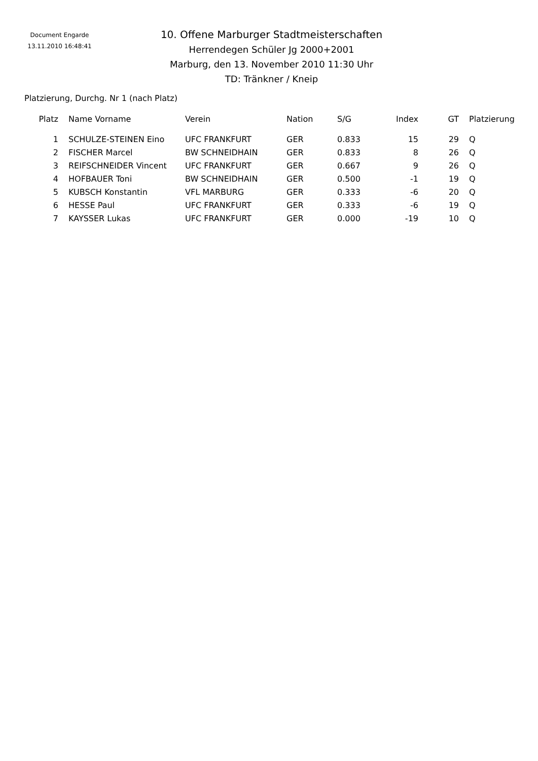Document Engarde
13.11.2010 16:48:41
10. Offene Marburger Stadtmeisterschaften
Herrendegen Schüler Jg 2000+2001
Marburg, den 13. November 2010 11:30 Uhr
TD: Tränkner / Kneip
Platzierung, Durchg. Nr 1 (nach Platz)
| Platz | Name Vorname | Verein | Nation | S/G | Index | GT | Platzierung |
| --- | --- | --- | --- | --- | --- | --- | --- |
| 1 | SCHULZE-STEINEN Eino | UFC FRANKFURT | GER | 0.833 | 15 | 29 | Q |
| 2 | FISCHER Marcel | BW SCHNEIDHAIN | GER | 0.833 | 8 | 26 | Q |
| 3 | REIFSCHNEIDER Vincent | UFC FRANKFURT | GER | 0.667 | 9 | 26 | Q |
| 4 | HOFBAUER Toni | BW SCHNEIDHAIN | GER | 0.500 | -1 | 19 | Q |
| 5 | KUBSCH Konstantin | VFL MARBURG | GER | 0.333 | -6 | 20 | Q |
| 6 | HESSE Paul | UFC FRANKFURT | GER | 0.333 | -6 | 19 | Q |
| 7 | KAYSSER Lukas | UFC FRANKFURT | GER | 0.000 | -19 | 10 | Q |